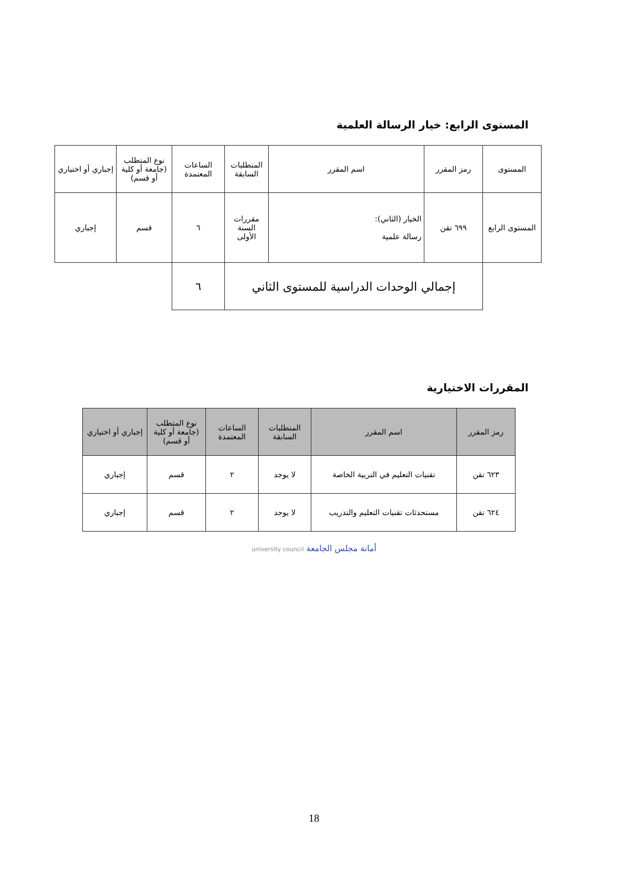المستوى الرابع: خيار الرسالة العلمية
| المستوى | رمز المقرر | اسم المقرر | المتطلبات السابقة | الساعات المعتمدة | نوع المتطلب (جامعة أو كلية أو قسم) | إجباري أو اختياري |
| --- | --- | --- | --- | --- | --- | --- |
| المستوى الرابع | ٦٩٩ تقن | الخيار (الثاني): رسالة علمية | مقررات السنة الأولى | ٦ | قسم | إجباري |
| | إجمالي الوحدات الدراسية للمستوى الثاني | | | ٦ | | |
المقررات الاختيارية
| رمز المقرر | اسم المقرر | المتطلبات السابقة | الساعات المعتمدة | نوع المتطلب (جامعة أو كلية أو قسم) | إجباري أو اختياري |
| --- | --- | --- | --- | --- | --- |
| ٦٢٣ تقن | تقنيات التعليم في التربية الخاصة | لا يوجد | ٢ | قسم | إجباري |
| ٦٢٤ تقن | مستحدثات تقنيات التعليم والتدريب | لا يوجد | ٢ | قسم | إجباري |
أمانة مجلس الجامعة university council
18